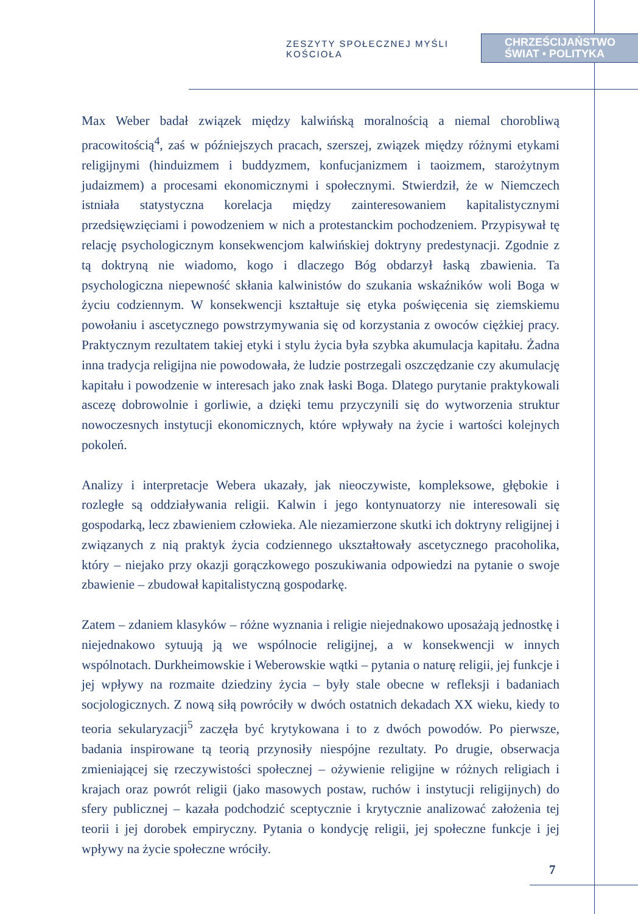ZESZYTY SPOŁECZNEJ MYŚLI KOŚCIOŁA
CHRZEŚCIJAŃSTWO
ŚWIAT • POLITYKA
Max Weber badał związek między kalwińską moralnością a niemal chorobliwą pracowitością<sup>4</sup>, zaś w późniejszych pracach, szerszej, związek między różnymi etykami religijnymi (hinduizmem i buddyzmem, konfucjanizmem i taoizmem, starożytnym judaizmem) a procesami ekonomicznymi i społecznymi. Stwierdził, że w Niemczech istniała statystyczna korelacja między zainteresowaniem kapitalistycznymi przedsięwzięciami i powodzeniem w nich a protestanckim pochodzeniem. Przypisywał tę relację psychologicznym konsekwencjom kalwińskiej doktryny predestynacji. Zgodnie z tą doktryną nie wiadomo, kogo i dlaczego Bóg obdarzył łaską zbawienia. Ta psychologiczna niepewność skłania kalwinistów do szukania wskaźników woli Boga w życiu codziennym. W konsekwencji kształtuje się etyka poświęcenia się ziemskiemu powołaniu i ascetycznego powstrzymywania się od korzystania z owoców ciężkiej pracy. Praktycznym rezultatem takiej etyki i stylu życia była szybka akumulacja kapitału. Żadna inna tradycja religijna nie powodowała, że ludzie postrzegali oszczędzanie czy akumulację kapitału i powodzenie w interesach jako znak łaski Boga. Dlatego purytanie praktykowali ascezę dobrowolnie i gorliwie, a dzięki temu przyczynili się do wytworzenia struktur nowoczesnych instytucji ekonomicznych, które wpływały na życie i wartości kolejnych pokoleń.
Analizy i interpretacje Webera ukazały, jak nieoczywiste, kompleksowe, głębokie i rozległe są oddziaływania religii. Kalwin i jego kontynuatorzy nie interesowali się gospodarką, lecz zbawieniem człowieka. Ale niezamierzone skutki ich doktryny religijnej i związanych z nią praktyk życia codziennego ukształtowały ascetycznego pracoholika, który – niejako przy okazji gorączkowego poszukiwania odpowiedzi na pytanie o swoje zbawienie – zbudował kapitalistyczną gospodarkę.
Zatem – zdaniem klasyków – różne wyznania i religie niejednakowo uposażają jednostkę i niejednakowo sytuują ją we wspólnocie religijnej, a w konsekwencji w innych wspólnotach. Durkheimowskie i Weberowskie wątki – pytania o naturę religii, jej funkcje i jej wpływy na rozmaite dziedziny życia – były stale obecne w refleksji i badaniach socjologicznych. Z nową siłą powróciły w dwóch ostatnich dekadach XX wieku, kiedy to teoria sekularyzacji<sup>5</sup> zaczęła być krytykowana i to z dwóch powodów. Po pierwsze, badania inspirowane tą teorią przynosiły niespójne rezultaty. Po drugie, obserwacja zmieniającej się rzeczywistości społecznej – ożywienie religijne w różnych religiach i krajach oraz powrót religii (jako masowych postaw, ruchów i instytucji religijnych) do sfery publicznej – kazała podchodzić sceptycznie i krytycznie analizować założenia tej teorii i jej dorobek empiryczny. Pytania o kondycję religii, jej społeczne funkcje i jej wpływy na życie społeczne wróciły.
7